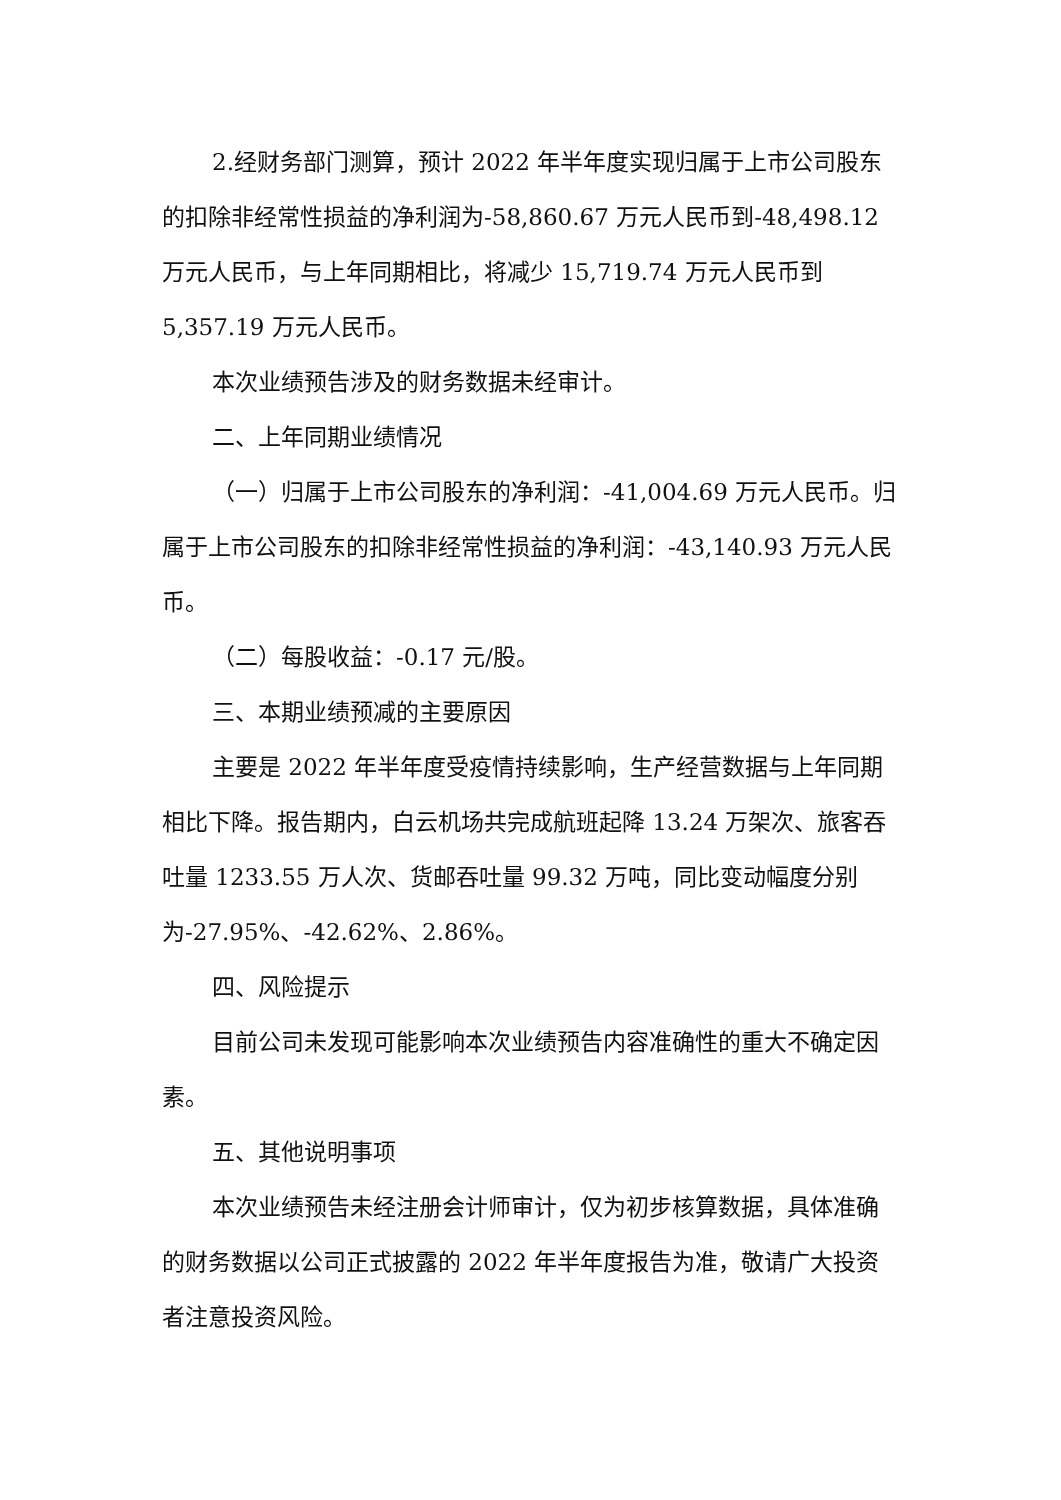2.经财务部门测算，预计 2022 年半年度实现归属于上市公司股东的扣除非经常性损益的净利润为-58,860.67 万元人民币到-48,498.12 万元人民币，与上年同期相比，将减少 15,719.74 万元人民币到 5,357.19 万元人民币。
本次业绩预告涉及的财务数据未经审计。
二、上年同期业绩情况
（一）归属于上市公司股东的净利润：-41,004.69 万元人民币。归属于上市公司股东的扣除非经常性损益的净利润：-43,140.93 万元人民币。
（二）每股收益：-0.17 元/股。
三、本期业绩预减的主要原因
主要是 2022 年半年度受疫情持续影响，生产经营数据与上年同期相比下降。报告期内，白云机场共完成航班起降 13.24 万架次、旅客吞吐量 1233.55 万人次、货邮吞吐量 99.32 万吨，同比变动幅度分别为-27.95%、-42.62%、2.86%。
四、风险提示
目前公司未发现可能影响本次业绩预告内容准确性的重大不确定因素。
五、其他说明事项
本次业绩预告未经注册会计师审计，仅为初步核算数据，具体准确的财务数据以公司正式披露的 2022 年半年度报告为准，敬请广大投资者注意投资风险。